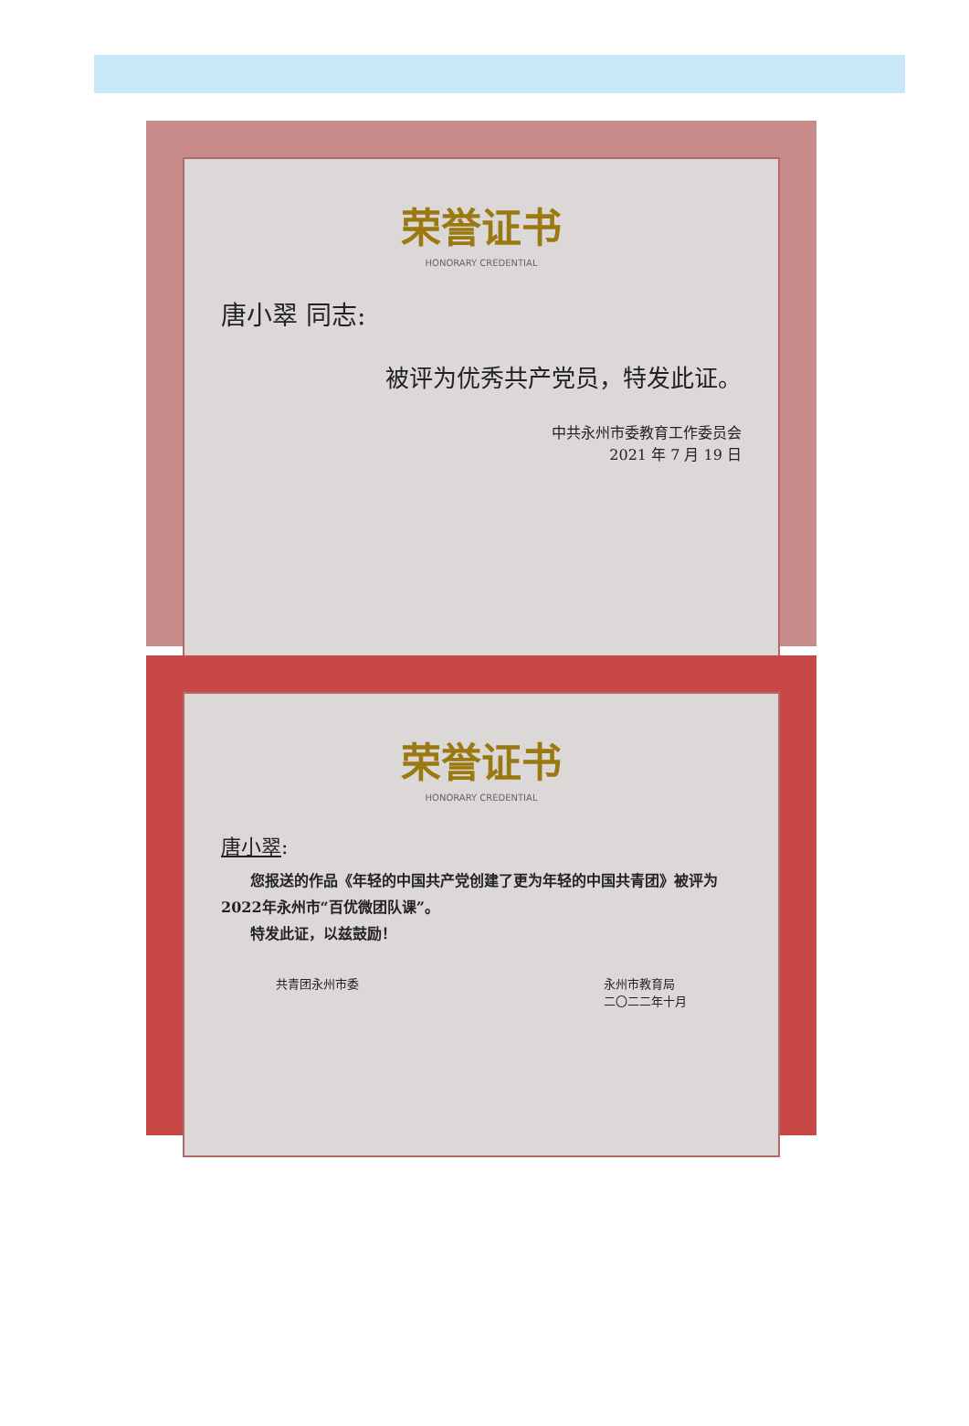荣誉证书
HONORARY CREDENTIAL
唐小翠 同志:
被评为优秀共产党员，特发此证。
中共永州市委教育工作委员会
2021 年 7 月 19 日
荣誉证书
HONORARY CREDENTIAL
唐小翠:
　　您报送的作品《年轻的中国共产党创建了更为年轻的中国共青团》被评为2022年永州市“百优微团队课”。
　　特发此证，以兹鼓励！
共青团永州市委 永州市教育局
二〇二二年十月